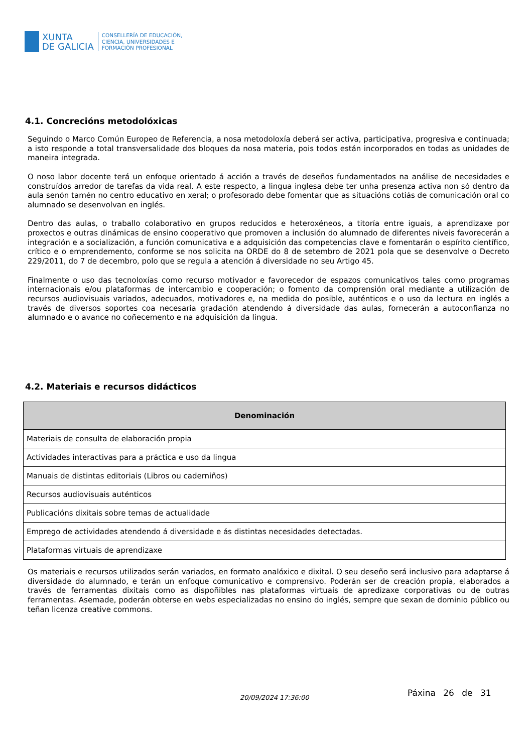XUNTA
DE GALICIA
CONSELLERÍA DE EDUCACIÓN,
CIENCIA, UNIVERSIDADES E
FORMACIÓN PROFESIONAL
4.1. Concrecións metodolóxicas
Seguindo o Marco Común Europeo de Referencia, a nosa metodoloxía deberá ser activa, participativa, progresiva e continuada; a isto responde a total transversalidade dos bloques da nosa materia, pois todos están incorporados en todas as unidades de maneira integrada.
O noso labor docente terá un enfoque orientado á acción a través de deseños fundamentados na análise de necesidades e construídos arredor de tarefas da vida real. A este respecto, a lingua inglesa debe ter unha presenza activa non só dentro da aula senón tamén no centro educativo en xeral; o profesorado debe fomentar que as situacións cotiás de comunicación oral co alumnado se desenvolvan en inglés.
Dentro das aulas, o traballo colaborativo en grupos reducidos e heteroxéneos, a titoría entre iguais, a aprendizaxe por proxectos e outras dinámicas de ensino cooperativo que promoven a inclusión do alumnado de diferentes niveis favorecerán a integración e a socialización, a función comunicativa e a adquisición das competencias clave e fomentarán o espírito científico, crítico e o emprendemento, conforme se nos solicita na ORDE do 8 de setembro de 2021 pola que se desenvolve o Decreto 229/2011, do 7 de decembro, polo que se regula a atención á diversidade no seu Artigo 45.
Finalmente o uso das tecnoloxías como recurso motivador e favorecedor de espazos comunicativos tales como programas internacionais e/ou plataformas de intercambio e cooperación; o fomento da comprensión oral mediante a utilización de recursos audiovisuais variados, adecuados, motivadores e, na medida do posible, auténticos e o uso da lectura en inglés a través de diversos soportes coa necesaria gradación atendendo á diversidade das aulas, fornecerán a autoconfianza no alumnado e o avance no coñecemento e na adquisición da lingua.
4.2. Materiais e recursos didácticos
| Denominación |
| --- |
| Materiais de consulta de elaboración propia |
| Actividades interactivas para a práctica e uso da lingua |
| Manuais de distintas editoriais (Libros ou caderniños) |
| Recursos audiovisuais auténticos |
| Publicacións dixitais sobre temas de actualidade |
| Emprego de actividades atendendo á diversidade e ás distintas necesidades detectadas. |
| Plataformas virtuais de aprendizaxe |
Os materiais e recursos utilizados serán variados, en formato analóxico e dixital. O seu deseño será inclusivo para adaptarse á diversidade do alumnado, e terán un enfoque comunicativo e comprensivo. Poderán ser de creación propia, elaborados a través de ferramentas dixitais como as dispoñibles nas plataformas virtuais de apredizaxe corporativas ou de outras ferramentas. Asemade, poderán obterse en webs especializadas no ensino do inglés, sempre que sexan de dominio público ou teñan licenza creative commons.
20/09/2024 17:36:00 Páxina 26 de 31